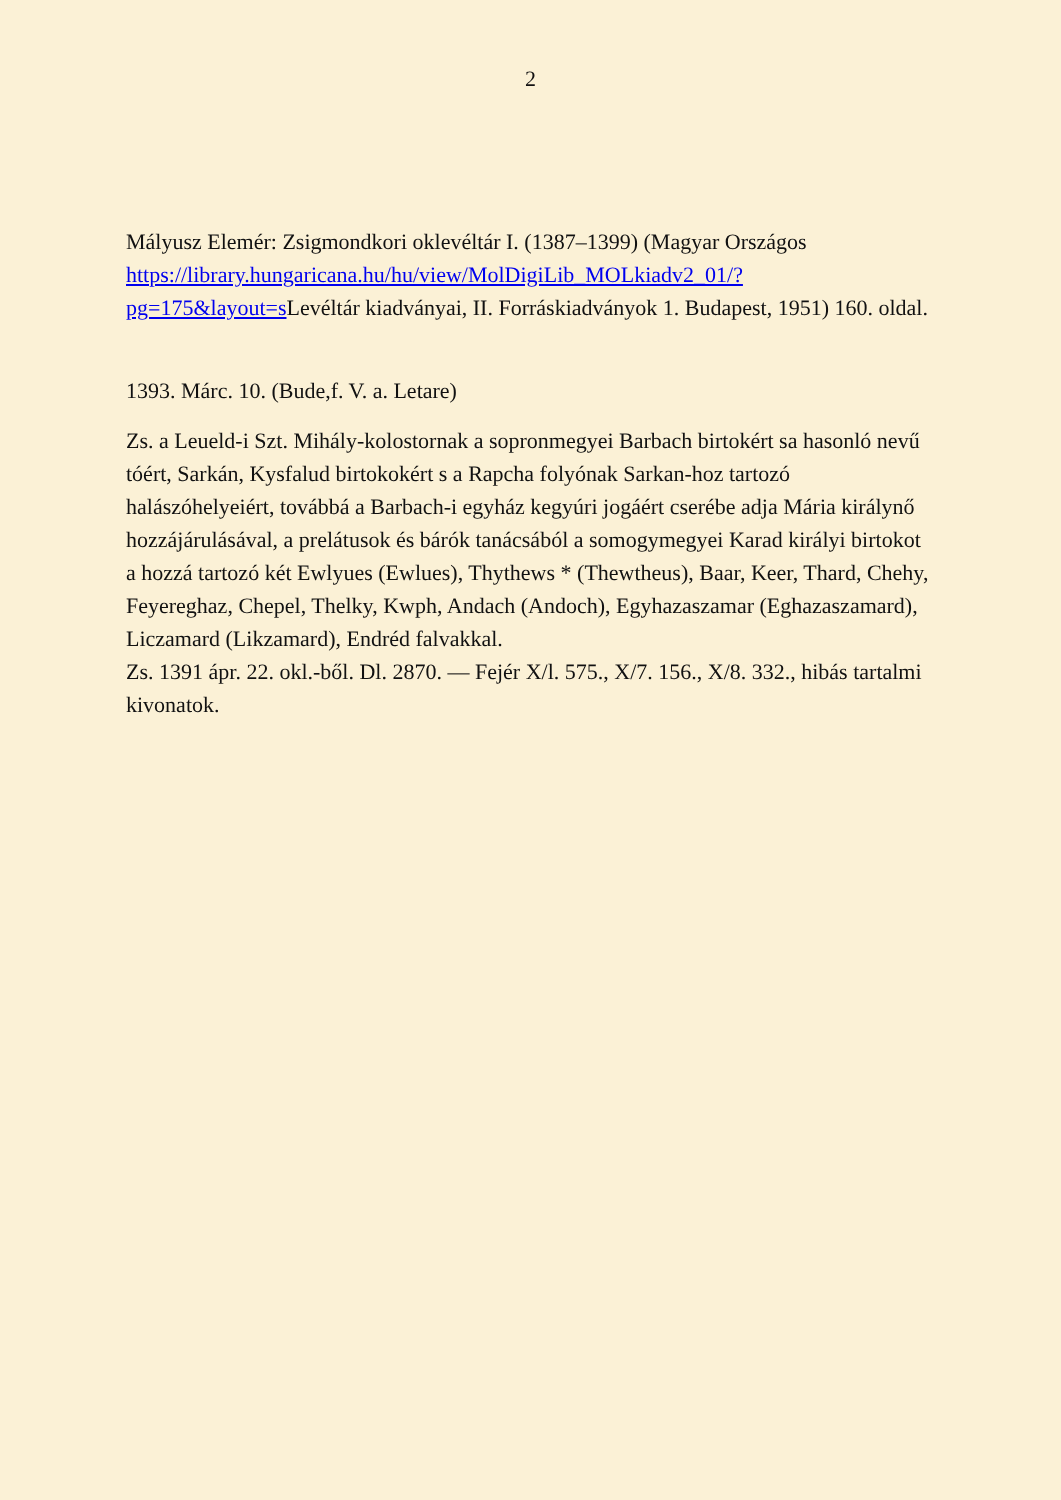2
Mályusz Elemér: Zsigmondkori oklevéltár I. (1387–1399) (Magyar Országos https://library.hungaricana.hu/hu/view/MolDigiLib_MOLkiadv2_01/?pg=175&layout=s Levéltár kiadványai, II. Forráskiadványok 1. Budapest, 1951) 160. oldal.
1393. Márc. 10. (Bude,f. V. a. Letare)
Zs. a Leueld-i Szt. Mihály-kolostornak a sopronmegyei Barbach birtokért sa hasonló nevű tóért, Sarkán, Kysfalud birtokokért s a Rapcha folyónak Sarkan-hoz tartozó halászóhelyeiért, továbbá a Barbach-i egyház kegyúri jogáért cserébe adja Mária királynő hozzájárulásával, a prelátusok és bárók tanácsából a somogymegyei Karad királyi birtokot a hozzá tartozó két Ewlyues (Ewlues), Thythews * (Thewtheus), Baar, Keer, Thard, Chehy, Feyereghaz, Chepel, Thelky, Kwph, Andach (Andoch), Egyhazaszamar (Eghazaszamard), Liczamard (Likzamard), Endréd falvakkal.
Zs. 1391 ápr. 22. okl.-ből. Dl. 2870. — Fejér X/l. 575., X/7. 156., X/8. 332., hibás tartalmi kivonatok.